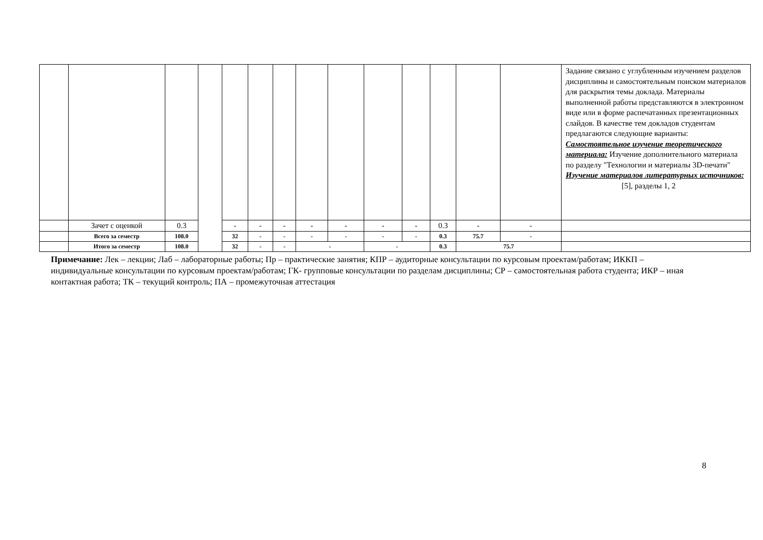| | | | | | | | | | | | | | | Задание связано с углубленным изучением разделов дисциплины и самостоятельным поиском материалов для раскрытия темы доклада. Материалы выполненной работы представляются в электронном виде или в форме распечатанных презентационных слайдов. В качестве тем докладов студентам предлагаются следующие варианты: Самостоятельное изучение теоретического материала: Изучение дополнительного материала по разделу "Технологии и материалы 3D-печати" Изучение материалов литературных источников: [5], разделы 1, 2 |
| | Зачет с оценкой | 0.3 | | - | - | - | - | - | - | - | 0.3 | - | - | |
| | Всего за семестр | 108.0 | | 32 | - | - | - | - | - | - | 0.3 | 75.7 | - | |
| | Итого за семестр | 108.0 | | 32 | - | - | - | | - | | 0.3 | 75.7 | | |
Примечание: Лек – лекции; Лаб – лабораторные работы; Пр – практические занятия; КПР – аудиторные консультации по курсовым проектам/работам; ИККП – индивидуальные консультации по курсовым проектам/работам; ГК- групповые консультации по разделам дисциплины; СР – самостоятельная работа студента; ИКР – иная контактная работа; ТК – текущий контроль; ПА – промежуточная аттестация
8